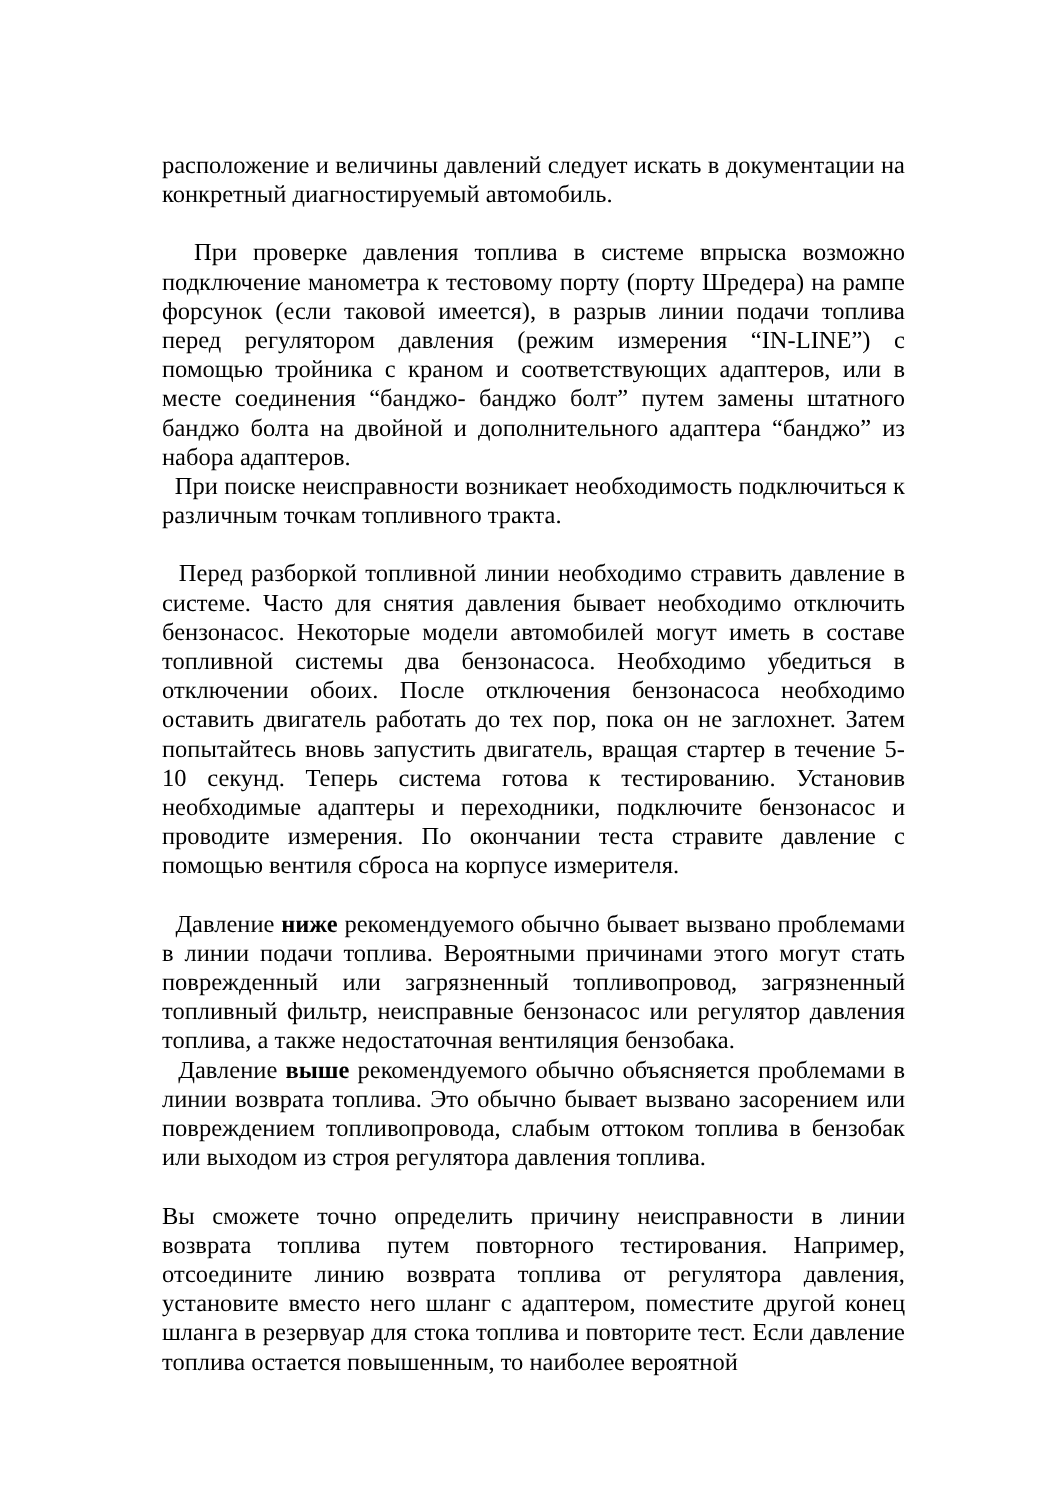расположение и величины давлений следует искать в документации на конкретный диагностируемый автомобиль.
При проверке давления топлива в системе впрыска возможно подключение манометра к тестовому порту (порту Шредера) на рампе форсунок (если таковой имеется), в разрыв линии подачи топлива перед регулятором давления (режим измерения “IN-LINE”) с помощью тройника с краном и соответствующих адаптеров, или в месте соединения “банджо- банджо болт” путем замены штатного банджо болта на двойной и дополнительного адаптера “банджо” из набора адаптеров.
При поиске неисправности возникает необходимость подключиться к различным точкам топливного тракта.
Перед разборкой топливной линии необходимо стравить давление в системе. Часто для снятия давления бывает необходимо отключить бензонасос. Некоторые модели автомобилей могут иметь в составе топливной системы два бензонасоса. Необходимо убедиться в отключении обоих. После отключения бензонасоса необходимо оставить двигатель работать до тех пор, пока он не заглохнет. Затем попытайтесь вновь запустить двигатель, вращая стартер в течение 5-10 секунд. Теперь система готова к тестированию. Установив необходимые адаптеры и переходники, подключите бензонасос и проводите измерения. По окончании теста стравите давление с помощью вентиля сброса на корпусе измерителя.
Давление ниже рекомендуемого обычно бывает вызвано проблемами в линии подачи топлива. Вероятными причинами этого могут стать поврежденный или загрязненный топливопровод, загрязненный топливный фильтр, неисправные бензонасос или регулятор давления топлива, а также недостаточная вентиляция бензобака.
Давление выше рекомендуемого обычно объясняется проблемами в линии возврата топлива. Это обычно бывает вызвано засорением или повреждением топливопровода, слабым оттоком топлива в бензобак или выходом из строя регулятора давления топлива.
Вы сможете точно определить причину неисправности в линии возврата топлива путем повторного тестирования. Например, отсоедините линию возврата топлива от регулятора давления, установите вместо него шланг с адаптером, поместите другой конец шланга в резервуар для стока топлива и повторите тест. Если давление топлива остается повышенным, то наиболее вероятной